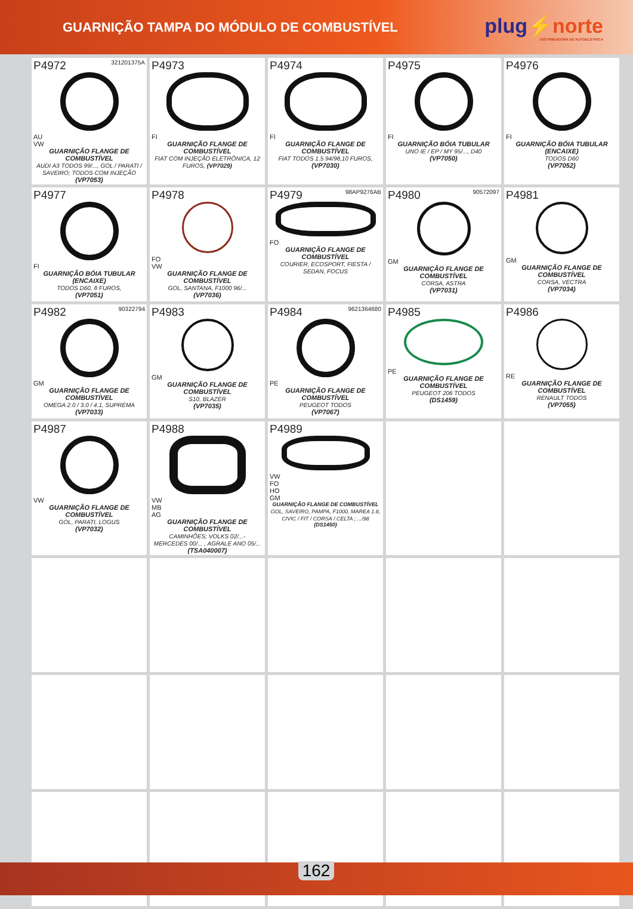GUARNIÇÃO TAMPA DO MÓDULO DE COMBUSTÍVEL
plug⚡norte
DISTRIBUIDORA DE AUTOELÉTRICA
| P4972 321201375A AU VW GUARNIÇÃO FLANGE DE COMBUSTÍVEL AUDI A3 TODOS 99/..., GOL / PARATI / SAVEIRO; TODOS COM INJEÇÃO (VP7053) | P4973 FI GUARNIÇÃO FLANGE DE COMBUSTÍVEL FIAT COM INJEÇÃO ELETRÔNICA, 12 FUROS, (VP7029) | P4974 FI GUARNIÇÃO FLANGE DE COMBUSTÍVEL FIAT TODOS 1.5 94/98,10 FUROS, (VP7030) | P4975 FI GUARNIÇÃO BÓIA TUBULAR UNO IE / EP / MY 95/..., D40 (VP7050) | P4976 FI GUARNIÇÃO BÓIA TUBULAR (ENCAIXE) TODOS D60 (VP7052) |
| P4977 FI GUARNIÇÃO BÓIA TUBULAR (ENCAIXE) TODOS D60, 8 FUROS, (VP7051) | P4978 FO VW GUARNIÇÃO FLANGE DE COMBUSTÍVEL GOL, SANTANA, F1000 96/... (VP7036) | P4979 98AP9276AB FO GUARNIÇÃO FLANGE DE COMBUSTÍVEL COURIER, ECOSPORT, FIESTA / SEDAN, FOCUS | P4980 90572097 GM GUARNIÇÃO FLANGE DE COMBUSTÍVEL CORSA, ASTRA (VP7031) | P4981 GM GUARNIÇÃO FLANGE DE COMBUSTÍVEL CORSA, VECTRA (VP7034) |
| P4982 90322794 GM GUARNIÇÃO FLANGE DE COMBUSTÍVEL OMEGA 2.0 / 3.0 / 4.1, SUPREMA (VP7033) | P4983 GM GUARNIÇÃO FLANGE DE COMBUSTÍVEL S10, BLAZER (VP7035) | P4984 9621364680 PE GUARNIÇÃO FLANGE DE COMBUSTÍVEL PEUGEOT TODOS (VP7067) | P4985 PE GUARNIÇÃO FLANGE DE COMBUSTÍVEL PEUGEOT 206 TODOS (DS1459) | P4986 RE GUARNIÇÃO FLANGE DE COMBUSTÍVEL RENAULT TODOS (VP7055) |
| P4987 VW GUARNIÇÃO FLANGE DE COMBUSTÍVEL GOL, PARATI, LOGUS (VP7032) | P4988 VW MB AG GUARNIÇÃO FLANGE DE COMBUSTÍVEL CAMINHÕES; VOLKS 02/...- MERCEDES 00/... , AGRALE ANO 05/... (TSA040007) | P4989 VW FO HO GM GUARNIÇÃO FLANGE DE COMBUSTÍVEL GOL, SAVEIRO, PAMPA, F1000, MAREA 1.8, CIVIC / FIT / CORSA / CELTA ; .../98 (DS1450) | | |
162